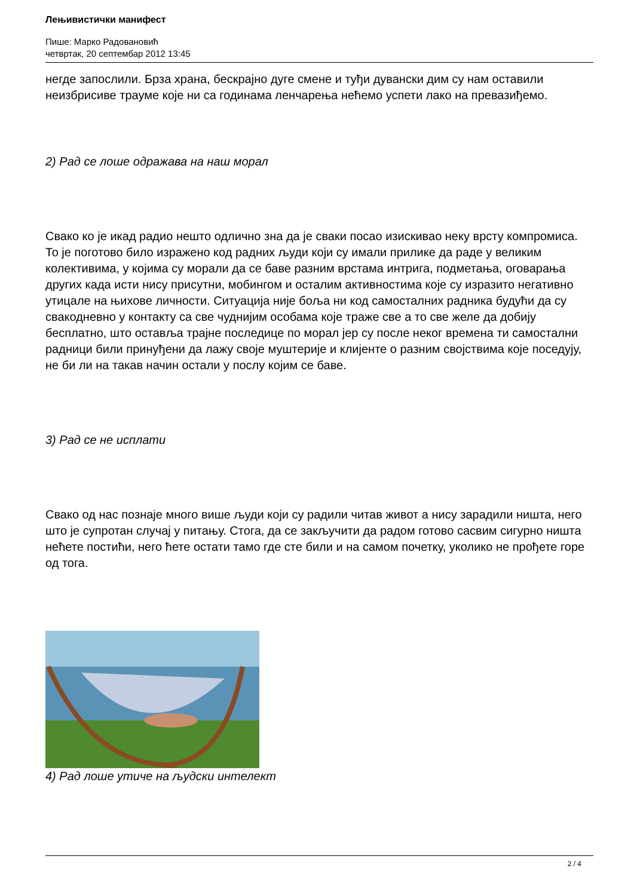Лењивистички манифест
Пише: Марко Радовановић
четвртак, 20 септембар 2012 13:45
негде запослили. Брза храна, бескрајно дуге смене и туђи дувански дим су нам оставили неизбрисиве трауме које ни са годинама ленчарења нећемо успети лако на превазиђемо.
2) Рад се лоше одражава на наш морал
Свако ко је икад радио нешто одлично зна да је сваки посао изискивао неку врсту компромиса. То је поготово било изражено код радних људи који су имали прилике да раде у великим колективима, у којима су морали да се баве разним врстама интрига, подметања, оговарања других када исти нису присутни, мобингом и осталим активностима које су изразито негативно утицале на њихове личности. Ситуација није боља ни код самосталних радника будући да су свакодневно у контакту са све чуднијим особама које траже све а то све желе да добију бесплатно, што оставља трајне последице по морал јер су после неког времена ти самостални радници били принуђени да лажу своје муштерије и клијенте о разним својствима које поседују, не би ли на такав начин остали у послу којим се баве.
3) Рад се не исплати
Свако од нас познаје много више људи који су радили читав живот а нису зарадили ништа, него што је супротан случај у питању. Стога, да се закључити да радом готово сасвим сигурно ништа нећете постићи, него ћете остати тамо где сте били и на самом почетку, уколико не прођете горе од тога.
4) Рад лоше утиче на људски интелект
2 / 4